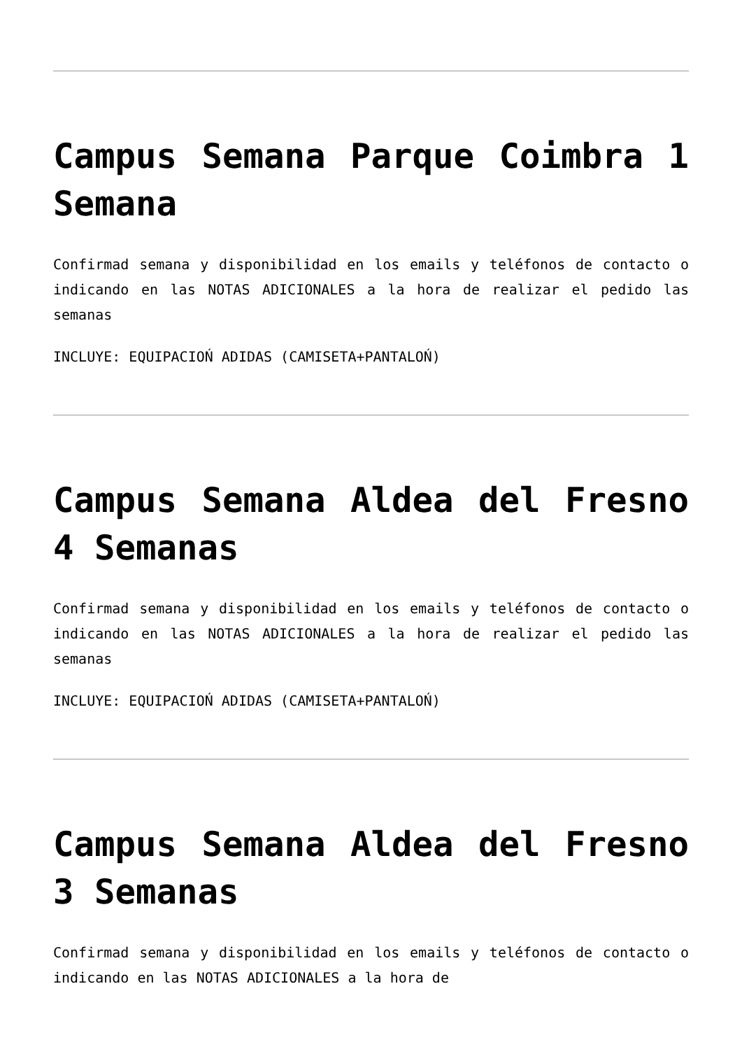Campus Semana Parque Coimbra 1 Semana
Confirmad semana y disponibilidad en los emails y teléfonos de contacto o indicando en las NOTAS ADICIONALES a la hora de realizar el pedido las semanas
INCLUYE: EQUIPACIOŃ ADIDAS (CAMISETA+PANTALOŃ)
Campus Semana Aldea del Fresno 4 Semanas
Confirmad semana y disponibilidad en los emails y teléfonos de contacto o indicando en las NOTAS ADICIONALES a la hora de realizar el pedido las semanas
INCLUYE: EQUIPACIOŃ ADIDAS (CAMISETA+PANTALOŃ)
Campus Semana Aldea del Fresno 3 Semanas
Confirmad semana y disponibilidad en los emails y teléfonos de contacto o indicando en las NOTAS ADICIONALES a la hora de